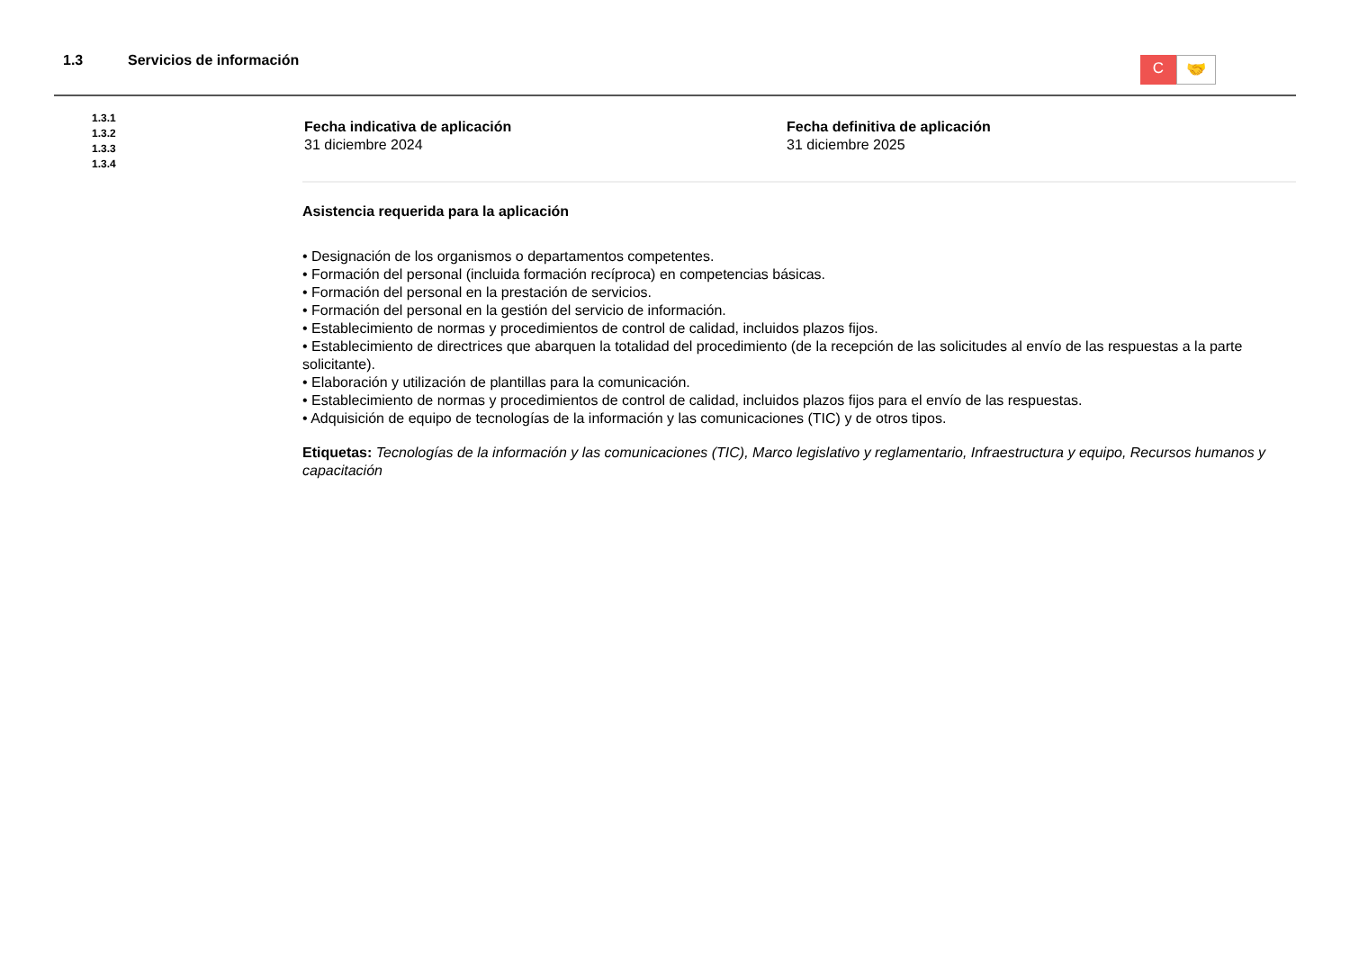1.3 Servicios de información
C
🤝
1.3.1
1.3.2
1.3.3
1.3.4
Fecha indicativa de aplicación
31 diciembre 2024
Fecha definitiva de aplicación
31 diciembre 2025
Asistencia requerida para la aplicación
• Designación de los organismos o departamentos competentes.
• Formación del personal (incluida formación recíproca) en competencias básicas.
• Formación del personal en la prestación de servicios.
• Formación del personal en la gestión del servicio de información.
• Establecimiento de normas y procedimientos de control de calidad, incluidos plazos fijos.
• Establecimiento de directrices que abarquen la totalidad del procedimiento (de la recepción de las solicitudes al envío de las respuestas a la parte solicitante).
• Elaboración y utilización de plantillas para la comunicación.
• Establecimiento de normas y procedimientos de control de calidad, incluidos plazos fijos para el envío de las respuestas.
• Adquisición de equipo de tecnologías de la información y las comunicaciones (TIC) y de otros tipos.
Etiquetas: Tecnologías de la información y las comunicaciones (TIC), Marco legislativo y reglamentario, Infraestructura y equipo, Recursos humanos y capacitación